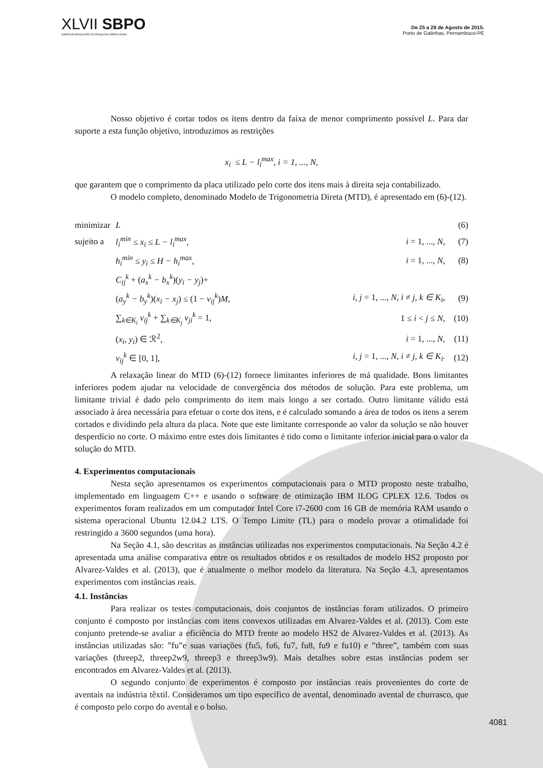XLVII SBPO
SIMPÓSIO BRASILEIRO DE PESQUISA OPERACIONAL
De 25 a 28 de Agosto de 2015.
Porto de Galinhas, Pernambuco-PE
Nosso objetivo é cortar todos os itens dentro da faixa de menor comprimento possível L. Para dar suporte a esta função objetivo, introduzimos as restrições
x<sub>i</sub> ≤ L − l<sub>i</sub><sup>max</sup>, i = 1, ..., N,
que garantem que o comprimento da placa utilizado pelo corte dos itens mais à direita seja contabilizado.
O modelo completo, denominado Modelo de Trigonometria Direta (MTD), é apresentado em (6)-(12).
| minimizar | L | | (6) |
| sujeito a | l<sub>i</sub><sup>min</sup> ≤ x<sub>i</sub> ≤ L − l<sub>i</sub><sup>max</sup> , | i = 1, ..., N , | (7) |
| | h<sub>i</sub><sup>min</sup> ≤ y<sub>i</sub> ≤ H − h<sub>i</sub><sup>max</sup> , | i = 1, ..., N , | (8) |
| | C<sub>ij</sub><sup>k</sup> + ( a<sub>x</sub><sup>k</sup> − b<sub>x</sub><sup>k</sup> )( y<sub>i</sub> − y<sub>j</sub> )+ | | |
| | ( a<sub>y</sub><sup>k</sup> − b<sub>y</sub><sup>k</sup> )( x<sub>i</sub> − x<sub>j</sub> ) ≤ (1 − v<sub>ij</sub><sup>k</sup> ) M , | i, j = 1, ..., N , i ≠ j, k ∈ K<sub>i</sub> , | (9) |
| | ∑<sub>k∈K<sub>i</sub></sub> v<sub>ij</sub><sup>k</sup> + ∑<sub>k∈K<sub>j</sub></sub> v<sub>ji</sub><sup>k</sup> = 1, | 1 ≤ i < j ≤ N , | (10) |
| | ( x<sub>i</sub>, y<sub>i</sub> ) ∈ ℛ<sup>2</sup>, | i = 1, ..., N , | (11) |
| | v<sub>ij</sub><sup>k</sup> ∈ [0, 1], | i, j = 1, ..., N , i ≠ j, k ∈ K<sub>i</sub> . | (12) |
A relaxação linear do MTD (6)-(12) fornece limitantes inferiores de má qualidade. Bons limitantes inferiores podem ajudar na velocidade de convergência dos métodos de solução. Para este problema, um limitante trivial é dado pelo comprimento do item mais longo a ser cortado. Outro limitante válido está associado à área necessária para efetuar o corte dos itens, e é calculado somando a área de todos os itens a serem cortados e dividindo pela altura da placa. Note que este limitante corresponde ao valor da solução se não houver desperdício no corte. O máximo entre estes dois limitantes é tido como o limitante inferior inicial para o valor da solução do MTD.
4. Experimentos computacionais
Nesta seção apresentamos os experimentos computacionais para o MTD proposto neste trabalho, implementado em linguagem C++ e usando o software de otimização IBM ILOG CPLEX 12.6. Todos os experimentos foram realizados em um computador Intel Core i7-2600 com 16 GB de memória RAM usando o sistema operacional Ubuntu 12.04.2 LTS. O Tempo Limite (TL) para o modelo provar a otimalidade foi restringido a 3600 segundos (uma hora).
Na Seção 4.1, são descritas as instâncias utilizadas nos experimentos computacionais. Na Seção 4.2 é apresentada uma análise comparativa entre os resultados obtidos e os resultados de modelo HS2 proposto por Alvarez-Valdes et al. (2013), que é atualmente o melhor modelo da literatura. Na Seção 4.3, apresentamos experimentos com instâncias reais.
4.1. Instâncias
Para realizar os testes computacionais, dois conjuntos de instâncias foram utilizados. O primeiro conjunto é composto por instâncias com itens convexos utilizadas em Alvarez-Valdes et al. (2013). Com este conjunto pretende-se avaliar a eficiência do MTD frente ao modelo HS2 de Alvarez-Valdes et al. (2013). As instâncias utilizadas são: ”fu”e suas variações (fu5, fu6, fu7, fu8, fu9 e fu10) e ”three”, também com suas variações (threep2, threep2w9, threep3 e threep3w9). Mais detalhes sobre estas instâncias podem ser encontrados em Alvarez-Valdes et al. (2013).
O segundo conjunto de experimentos é composto por instâncias reais provenientes do corte de aventais na indústria têxtil. Consideramos um tipo específico de avental, denominado avental de churrasco, que é composto pelo corpo do avental e o bolso.
4081